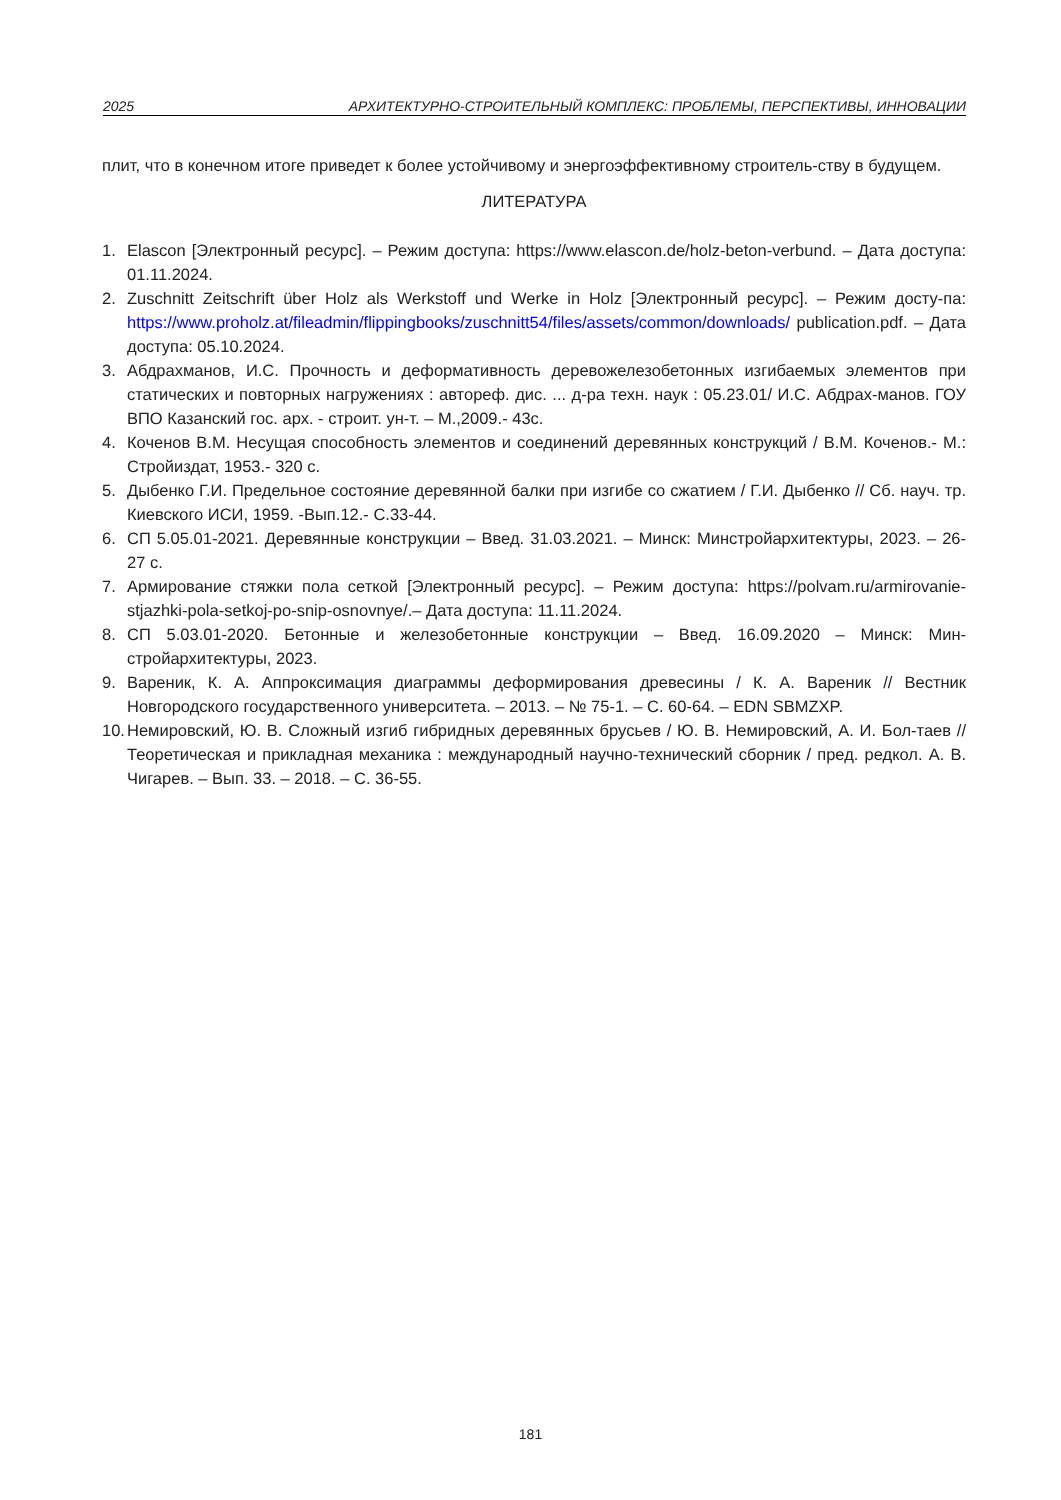2025 АРХИТЕКТУРНО-СТРОИТЕЛЬНЫЙ КОМПЛЕКС: ПРОБЛЕМЫ, ПЕРСПЕКТИВЫ, ИННОВАЦИИ
плит, что в конечном итоге приведет к более устойчивому и энергоэффективному строитель-ству в будущем.
ЛИТЕРАТУРА
1. Elascon [Электронный ресурс]. – Режим доступа: https://www.elascon.de/holz-beton-verbund. – Дата доступа: 01.11.2024.
2. Zuschnitt Zeitschrift über Holz als Werkstoff und Werke in Holz [Электронный ресурс]. – Режим досту-па: https://www.proholz.at/fileadmin/flippingbooks/zuschnitt54/files/assets/common/downloads/ publication.pdf. – Дата доступа: 05.10.2024.
3. Абдрахманов, И.С. Прочность и деформативность деревожелезобетонных изгибаемых элементов при статических и повторных нагружениях : автореф. дис. ... д-ра техн. наук : 05.23.01/ И.С. Абдрах-манов. ГОУ ВПО Казанский гос. арх. - строит. ун-т. – М.,2009.- 43с.
4. Коченов В.М. Несущая способность элементов и соединений деревянных конструкций / В.М. Коченов.- М.: Стройиздат, 1953.- 320 с.
5. Дыбенко Г.И. Предельное состояние деревянной балки при изгибе со сжатием / Г.И. Дыбенко // Сб. науч. тр. Киевского ИСИ, 1959. -Вып.12.- С.33-44.
6. СП 5.05.01-2021. Деревянные конструкции – Введ. 31.03.2021. – Минск: Минстройархитектуры, 2023. – 26-27 с.
7. Армирование стяжки пола сеткой [Электронный ресурс]. – Режим доступа: https://polvam.ru/armirovanie-stjazhki-pola-setkoj-po-snip-osnovnye/.– Дата доступа: 11.11.2024.
8. СП 5.03.01-2020. Бетонные и железобетонные конструкции – Введ. 16.09.2020 – Минск: Мин-стройархитектуры, 2023.
9. Вареник, К. А. Аппроксимация диаграммы деформирования древесины / К. А. Вареник // Вестник Новгородского государственного университета. – 2013. – № 75-1. – С. 60-64. – EDN SBMZXP.
10. Немировский, Ю. В. Сложный изгиб гибридных деревянных брусьев / Ю. В. Немировский, А. И. Бол-таев // Теоретическая и прикладная механика : международный научно-технический сборник / пред. редкол. А. В. Чигарев. – Вып. 33. – 2018. – С. 36-55.
181